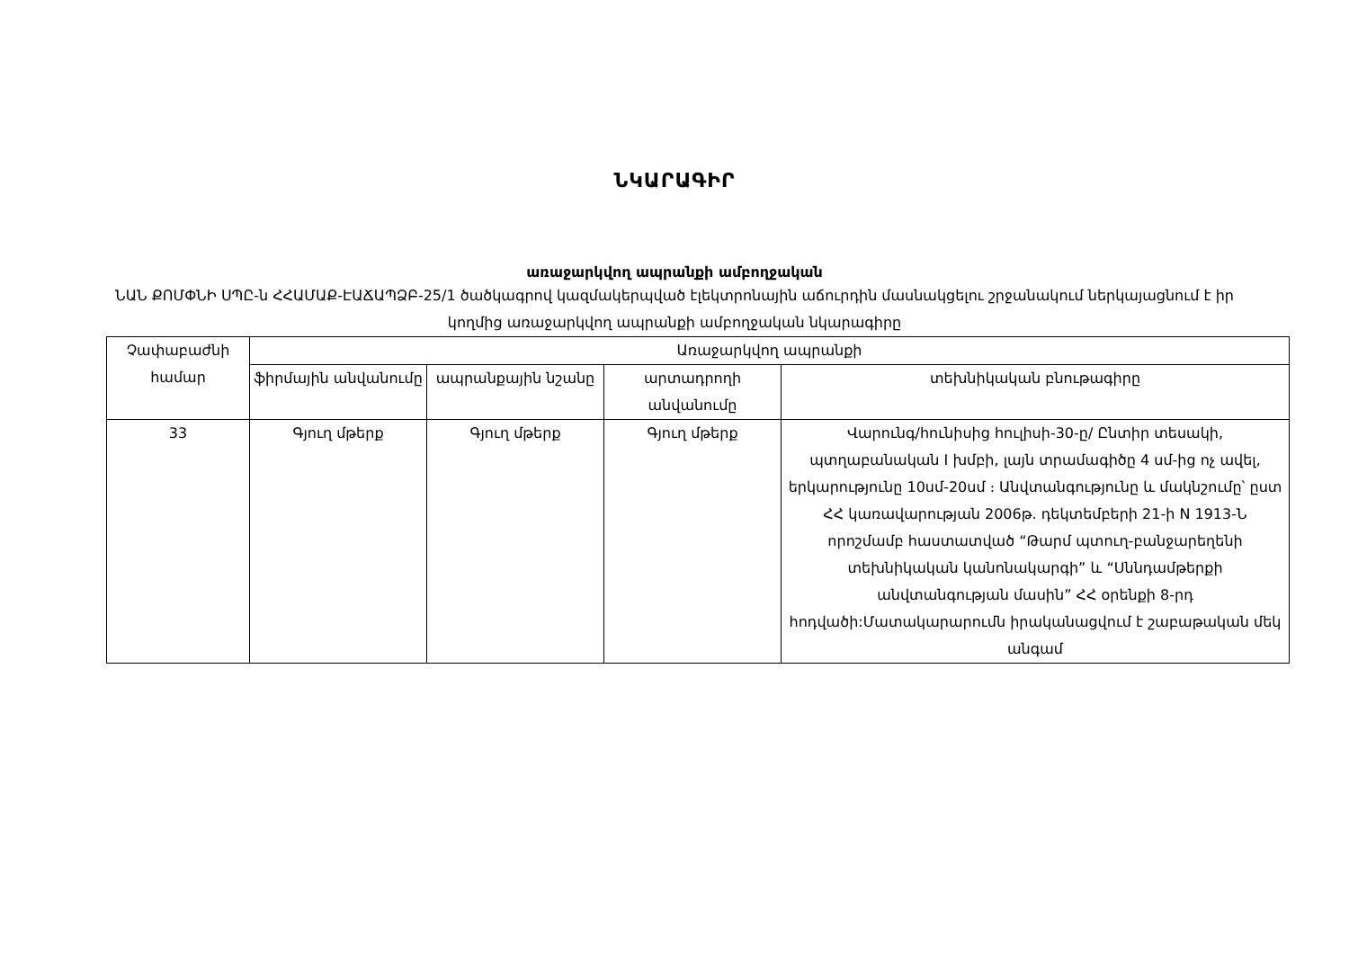ՆԿԱՐԱԳԻՐ
առաջարկվող ապրանքի ամբողջական
ՆԱՆ ՔՈՄՓՆԻ ՍՊԸ-ն ՀՀԱՄԱՔ-ԷԱՃԱՊՁԲ-25/1 ծածկագրով կազմակերպված էլեկտրոնային աճուրդին մասնակցելու շրջանակում ներկայացնում է իր կողմից առաջարկվող ապրանքի ամբողջական նկարագիրը
| Չափաբաժնի համար | Առաջարկվող ապրանքի | | | |
| --- | --- | --- | --- | --- |
| | ֆիրմային անվանումը | ապրանքային նշանը | արտադրողի անվանումը | տեխնիկական բնութագիրը |
| 33 | Գյուղ մթերք | Գյուղ մթերք | Գյուղ մթերք | Վարունգ/հունիսից հուլիսի-30-ը/ Ընտիր տեսակի, պտղաբանական I խմբի, լայն տրամագիծը 4 սմ-ից ոչ ավել, երկարությունը 10սմ-20սմ ։ Անվտանգությունը և մակնշումը՝ ըստ ՀՀ կառավարության 2006թ. դեկտեմբերի 21-ի N 1913-Ն որոշմամբ հաստատված “Թարմ պտուղ-բանջարեղենի տեխնիկական կանոնակարգի” և “Սննդամթերքի անվտանգության մասին” ՀՀ օրենքի 8-րդ հոդվածի:Մատակարարումն իրականացվում է շաբաթական մեկ անգամ |